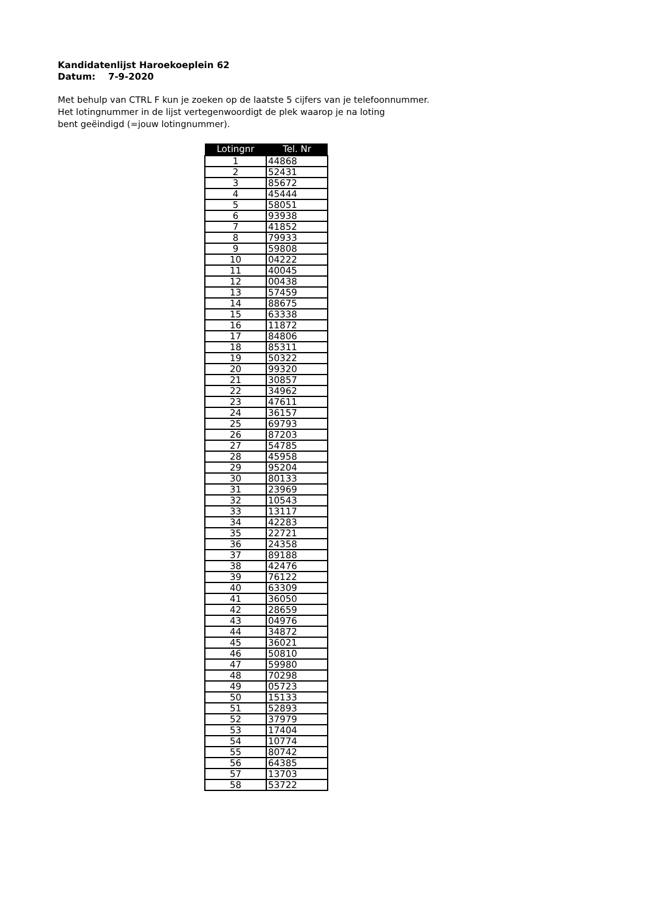Kandidatenlijst Haroekoeplein 62
Datum: 7-9-2020
Met behulp van CTRL F kun je zoeken op de laatste 5 cijfers van je telefoonnummer.
Het lotingnummer in de lijst vertegenwoordigt de plek waarop je na loting
bent geëindigd (=jouw lotingnummer).
| Lotingnr | Tel. Nr |
| --- | --- |
| 1 | 44868 |
| 2 | 52431 |
| 3 | 85672 |
| 4 | 45444 |
| 5 | 58051 |
| 6 | 93938 |
| 7 | 41852 |
| 8 | 79933 |
| 9 | 59808 |
| 10 | 04222 |
| 11 | 40045 |
| 12 | 00438 |
| 13 | 57459 |
| 14 | 88675 |
| 15 | 63338 |
| 16 | 11872 |
| 17 | 84806 |
| 18 | 85311 |
| 19 | 50322 |
| 20 | 99320 |
| 21 | 30857 |
| 22 | 34962 |
| 23 | 47611 |
| 24 | 36157 |
| 25 | 69793 |
| 26 | 87203 |
| 27 | 54785 |
| 28 | 45958 |
| 29 | 95204 |
| 30 | 80133 |
| 31 | 23969 |
| 32 | 10543 |
| 33 | 13117 |
| 34 | 42283 |
| 35 | 22721 |
| 36 | 24358 |
| 37 | 89188 |
| 38 | 42476 |
| 39 | 76122 |
| 40 | 63309 |
| 41 | 36050 |
| 42 | 28659 |
| 43 | 04976 |
| 44 | 34872 |
| 45 | 36021 |
| 46 | 50810 |
| 47 | 59980 |
| 48 | 70298 |
| 49 | 05723 |
| 50 | 15133 |
| 51 | 52893 |
| 52 | 37979 |
| 53 | 17404 |
| 54 | 10774 |
| 55 | 80742 |
| 56 | 64385 |
| 57 | 13703 |
| 58 | 53722 |